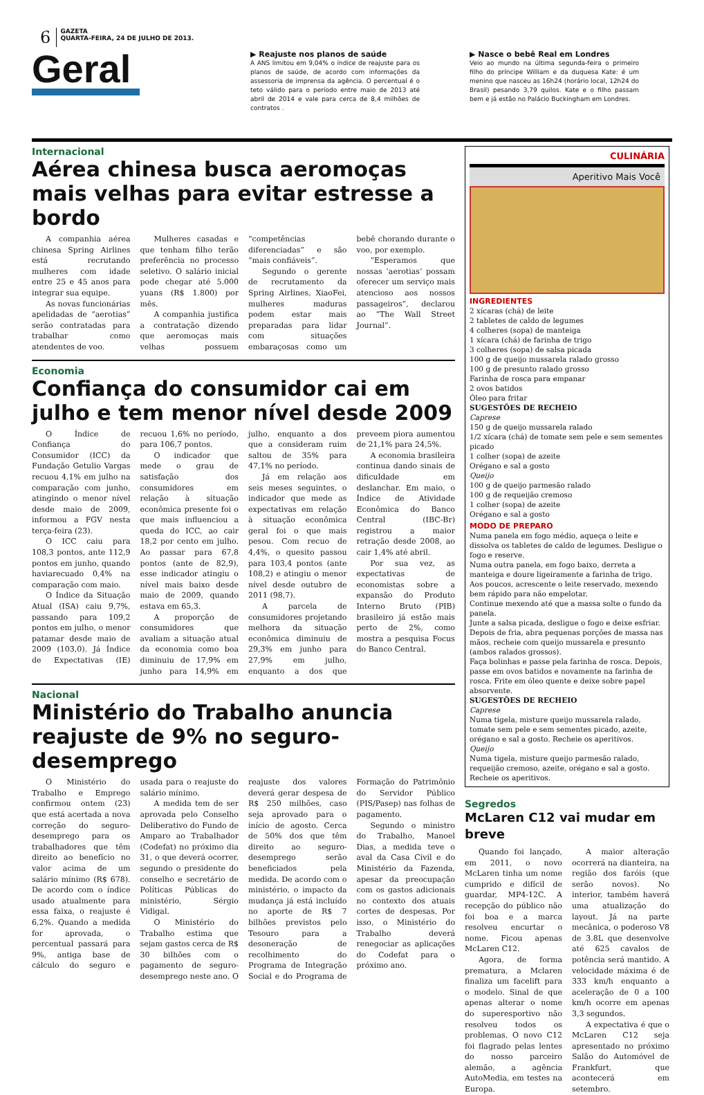6 GAZETA
QUARTA-FEIRA, 24 DE JULHO DE 2013.
Geral
▶ Reajuste nos planos de saúde
A ANS limitou em 9,04% o índice de reajuste para os planos de saúde, de acordo com informações da assessoria de imprensa da agência. O percentual é o teto válido para o período entre maio de 2013 até abril de 2014 e vale para cerca de 8,4 milhões de contratos .
▶ Nasce o bebê Real em Londres
Veio ao mundo na última segunda-feira o primeiro filho do príncipe William e da duquesa Kate: é um menino que nasceu as 16h24 (horário local, 12h24 do Brasil) pesando 3,79 quilos. Kate e o filho passam bem e já estão no Palácio Buckingham em Londres.
Internacional
Aérea chinesa busca aeromoças mais velhas para evitar estresse a bordo
A companhia aérea chinesa Spring Airlines está recrutando mulheres com idade entre 25 e 45 anos para integrar sua equipe.
As novas funcionárias apelidadas de “aerotias” serão contratadas para trabalhar como atendentes de voo.
Mulheres casadas e que tenham filho terão preferência no processo seletivo. O salário inicial pode chegar até 5.000 yuans (R$ 1.800) por mês.
A companhia justifica a contratação dizendo que aeromoças mais velhas possuem “competências diferenciadas” e são “mais confiáveis”.
Segundo o gerente de recrutamento da Spring Airlines, XiaoFei, mulheres maduras podem estar mais preparadas para lidar com situações embaraçosas como um bebê chorando durante o voo, por exemplo.
“Esperamos que nossas ‘aerotias’ possam oferecer um serviço mais atencioso aos nossos passageiros”, declarou ao “The Wall Street Journal”.
Economia
Confiança do consumidor cai em julho e tem menor nível desde 2009
O Índice de Confiança do Consumidor (ICC) da Fundação Getulio Vargas recuou 4,1% em julho na comparação com junho, atingindo o menor nível desde maio de 2009, informou a FGV nesta terça-feira (23).
O ICC caiu para 108,3 pontos, ante 112,9 pontos em junho, quando haviarecuado 0,4% na comparação com maio.
O Índice da Situação Atual (ISA) caiu 9,7%, passando para 109,2 pontos em julho, o menor patamar desde maio de 2009 (103,0). Já Índice de Expectativas (IE) recuou 1,6% no período, para 106,7 pontos.
O indicador que mede o grau de satisfação dos consumidores em relação à situação econômica presente foi o que mais influenciou a queda do ICC, ao cair 18,2 por cento em julho. Ao passar para 67,8 pontos (ante de 82,9), esse indicador atingiu o nível mais baixo desde maio de 2009, quando estava em 65,3.
A proporção de consumidores que avaliam a situação atual da economia como boa diminuiu de 17,9% em junho para 14,9% em julho, enquanto a dos que a consideram ruim saltou de 35% para 47,1% no período.
Já em relação aos seis meses seguintes, o indicador que mede as expectativas em relação à situação econômica geral foi o que mais pesou. Com recuo de 4,4%, o quesito passou para 103,4 pontos (ante 108,2) e atingiu o menor nível desde outubro de 2011 (98,7).
A parcela de consumidores projetando melhora da situação econômica diminuiu de 29,3% em junho para 27,9% em julho, enquanto a dos que preveem piora aumentou de 21,1% para 24,5%.
A economia brasileira continua dando sinais de dificuldade em deslanchar. Em maio, o Índice de Atividade Econômica do Banco Central (IBC-Br) registrou a maior retração desde 2008, ao cair 1,4% até abril.
Por sua vez, as expectativas de economistas sobre a expansão do Produto Interno Bruto (PIB) brasileiro já estão mais perto de 2%, como mostra a pesquisa Focus do Banco Central.
Nacional
Ministério do Trabalho anuncia reajuste de 9% no seguro-desemprego
O Ministério do Trabalho e Emprego confirmou ontem (23) que está acertada a nova correção do seguro-desemprego para os trabalhadores que têm direito ao benefício no valor acima de um salário mínimo (R$ 678). De acordo com o índice usado atualmente para essa faixa, o reajuste é 6,2%. Quando a medida for aprovada, o percentual passará para 9%, antiga base de cálculo do seguro e usada para o reajuste do salário mínimo.
A medida tem de ser aprovada pelo Conselho Deliberativo do Fundo de Amparo ao Trabalhador (Codefat) no próximo dia 31, o que deverá ocorrer, segundo o presidente do conselho e secretário de Políticas Públicas do ministério, Sérgio Vidigal.
O Ministério do Trabalho estima que sejam gastos cerca de R$ 30 bilhões com o pagamento de seguro-desemprego neste ano. O reajuste dos valores deverá gerar despesa de R$ 250 milhões, caso seja aprovado para o início de agosto. Cerca de 50% dos que têm direito ao seguro-desemprego serão beneficiados pela medida. De acordo com o ministério, o impacto da mudança já está incluído no aporte de R$ 7 bilhões previstos pelo Tesouro para a desoneração de recolhimento do Programa de Integração Social e do Programa de Formação do Patrimônio do Servidor Público (PIS/Pasep) nas folhas de pagamento.
Segundo o ministro do Trabalho, Manoel Dias, a medida teve o aval da Casa Civil e do Ministério da Fazenda, apesar da preocupação com os gastos adicionais no contexto dos atuais cortes de despesas. Por isso, o Ministério do Trabalho deverá renegociar as aplicações do Codefat para o próximo ano.
CULINÁRIA
Aperitivo Mais Você
INGREDIENTES
2 xícaras (chá) de leite
2 tabletes de caldo de legumes
4 colheres (sopa) de manteiga
1 xícara (chá) de farinha de trigo
3 colheres (sopa) de salsa picada
100 g de queijo mussarela ralado grosso
100 g de presunto ralado grosso
Farinha de rosca para empanar
2 ovos batidos
Óleo para fritar
SUGESTÕES DE RECHEIO
Caprese
150 g de queijo mussarela ralado
1/2 xícara (chá) de tomate sem pele e sem sementes picado
1 colher (sopa) de azeite
Orégano e sal a gosto
Queijo
100 g de queijo parmesão ralado
100 g de requeijão cremoso
1 colher (sopa) de azeite
Orégano e sal a gosto
MODO DE PREPARO
Numa panela em fogo médio, aqueça o leite e dissolva os tabletes de caldo de legumes. Desligue o fogo e reserve.
Numa outra panela, em fogo baixo, derreta a manteiga e doure ligeiramente a farinha de trigo. Aos poucos, acrescente o leite reservado, mexendo bem rápido para não empelotar.
Continue mexendo até que a massa solte o fundo da panela.
Junte a salsa picada, desligue o fogo e deixe esfriar.
Depois de fria, abra pequenas porções de massa nas mãos, recheie com queijo mussarela e presunto (ambos ralados grossos).
Faça bolinhas e passe pela farinha de rosca. Depois, passe em ovos batidos e novamente na farinha de rosca. Frite em óleo quente e deixe sobre papel absorvente.
SUGESTÕES DE RECHEIO
Caprese
Numa tigela, misture queijo mussarela ralado, tomate sem pele e sem sementes picado, azeite, orégano e sal a gosto. Recheie os aperitivos.
Queijo
Numa tigela, misture queijo parmesão ralado, requeijão cremoso, azeite, orégano e sal a gosto. Recheie os aperitivos.
Segredos
McLaren C12 vai mudar em breve
Quando foi lançado, em 2011, o novo McLaren tinha um nome cumprido e difícil de guardar, MP4-12C. A recepção do público não foi boa e a marca resolveu encurtar o nome. Ficou apenas McLaren C12.
Agora, de forma prematura, a Mclaren finaliza um facelift para o modelo. Sinal de que apenas alterar o nome do superesportivo não resolveu todos os problemas. O novo C12 foi flagrado pelas lentes do nosso parceiro alemão, a agência AutoMedia, em testes na Europa.
A maior alteração ocorrerá na dianteira, na região dos faróis (que serão novos). No interior, também haverá uma atualização do layout. Já na parte mecânica, o poderoso V8 de 3.8L que desenvolve até 625 cavalos de potência será mantido. A velocidade máxima é de 333 km/h enquanto a aceleração de 0 a 100 km/h ocorre em apenas 3,3 segundos.
A expectativa é que o McLaren C12 seja apresentado no próximo Salão do Automóvel de Frankfurt, que acontecerá em setembro.